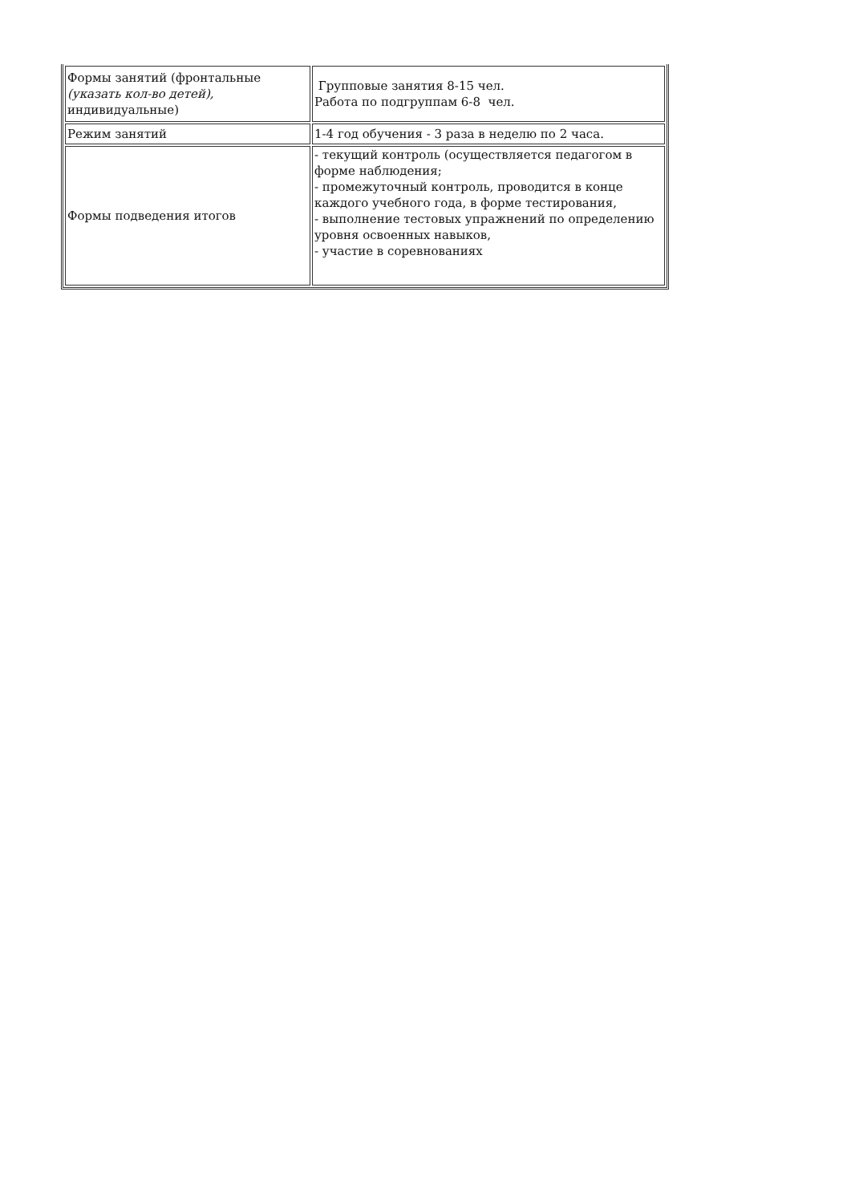| Формы занятий (фронтальные (указать кол-во детей), индивидуальные) | Групповые занятия 8-15 чел. Работа по подгруппам 6-8 чел. |
| Режим занятий | 1-4 год обучения - 3 раза в неделю по 2 часа. |
| Формы подведения итогов | - текущий контроль (осуществляется педагогом в форме наблюдения; - промежуточный контроль, проводится в конце каждого учебного года, в форме тестирования, - выполнение тестовых упражнений по определению уровня освоенных навыков, - участие в соревнованиях |